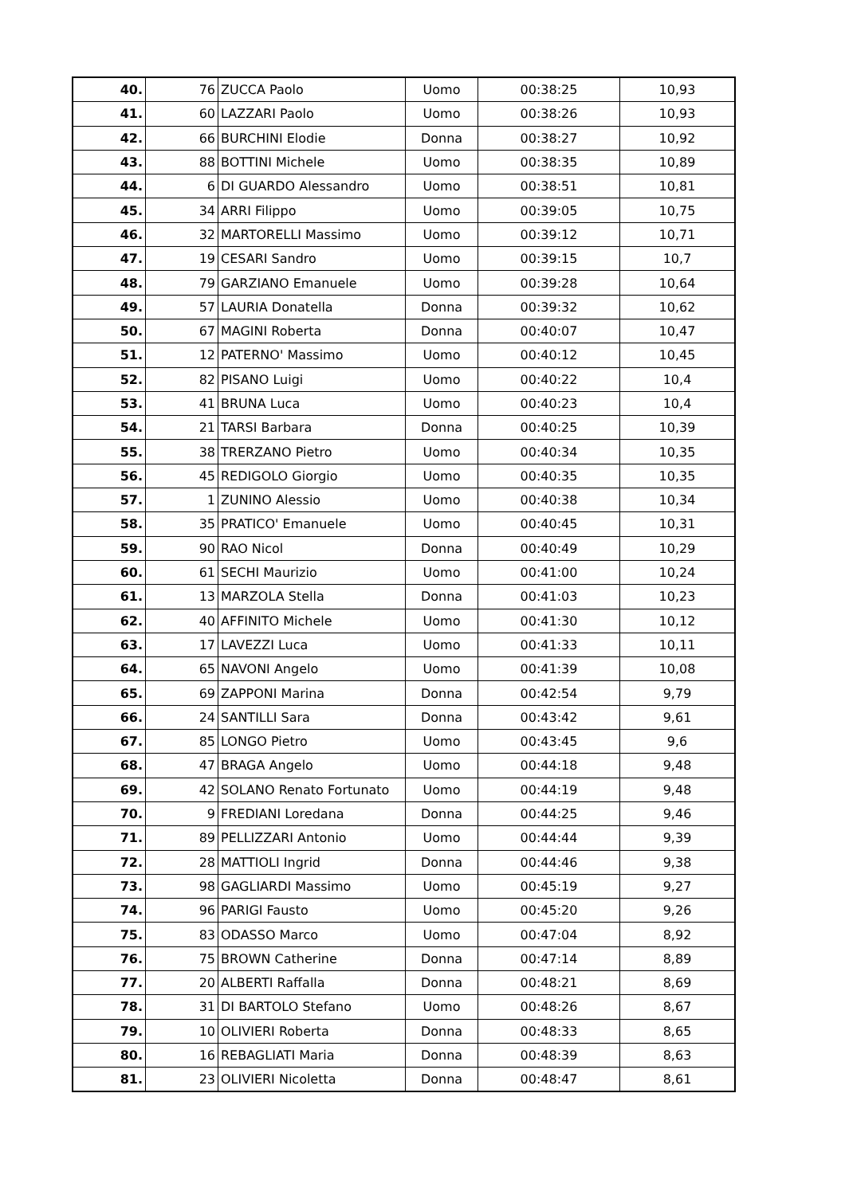| 40. | 76 | ZUCCA Paolo | Uomo | 00:38:25 | 10,93 |
| 41. | 60 | LAZZARI Paolo | Uomo | 00:38:26 | 10,93 |
| 42. | 66 | BURCHINI Elodie | Donna | 00:38:27 | 10,92 |
| 43. | 88 | BOTTINI Michele | Uomo | 00:38:35 | 10,89 |
| 44. | 6 | DI GUARDO Alessandro | Uomo | 00:38:51 | 10,81 |
| 45. | 34 | ARRI Filippo | Uomo | 00:39:05 | 10,75 |
| 46. | 32 | MARTORELLI Massimo | Uomo | 00:39:12 | 10,71 |
| 47. | 19 | CESARI Sandro | Uomo | 00:39:15 | 10,7 |
| 48. | 79 | GARZIANO Emanuele | Uomo | 00:39:28 | 10,64 |
| 49. | 57 | LAURIA Donatella | Donna | 00:39:32 | 10,62 |
| 50. | 67 | MAGINI Roberta | Donna | 00:40:07 | 10,47 |
| 51. | 12 | PATERNO' Massimo | Uomo | 00:40:12 | 10,45 |
| 52. | 82 | PISANO Luigi | Uomo | 00:40:22 | 10,4 |
| 53. | 41 | BRUNA Luca | Uomo | 00:40:23 | 10,4 |
| 54. | 21 | TARSI Barbara | Donna | 00:40:25 | 10,39 |
| 55. | 38 | TRERZANO Pietro | Uomo | 00:40:34 | 10,35 |
| 56. | 45 | REDIGOLO Giorgio | Uomo | 00:40:35 | 10,35 |
| 57. | 1 | ZUNINO Alessio | Uomo | 00:40:38 | 10,34 |
| 58. | 35 | PRATICO' Emanuele | Uomo | 00:40:45 | 10,31 |
| 59. | 90 | RAO Nicol | Donna | 00:40:49 | 10,29 |
| 60. | 61 | SECHI Maurizio | Uomo | 00:41:00 | 10,24 |
| 61. | 13 | MARZOLA Stella | Donna | 00:41:03 | 10,23 |
| 62. | 40 | AFFINITO Michele | Uomo | 00:41:30 | 10,12 |
| 63. | 17 | LAVEZZI Luca | Uomo | 00:41:33 | 10,11 |
| 64. | 65 | NAVONI Angelo | Uomo | 00:41:39 | 10,08 |
| 65. | 69 | ZAPPONI Marina | Donna | 00:42:54 | 9,79 |
| 66. | 24 | SANTILLI Sara | Donna | 00:43:42 | 9,61 |
| 67. | 85 | LONGO Pietro | Uomo | 00:43:45 | 9,6 |
| 68. | 47 | BRAGA Angelo | Uomo | 00:44:18 | 9,48 |
| 69. | 42 | SOLANO Renato Fortunato | Uomo | 00:44:19 | 9,48 |
| 70. | 9 | FREDIANI Loredana | Donna | 00:44:25 | 9,46 |
| 71. | 89 | PELLIZZARI Antonio | Uomo | 00:44:44 | 9,39 |
| 72. | 28 | MATTIOLI Ingrid | Donna | 00:44:46 | 9,38 |
| 73. | 98 | GAGLIARDI Massimo | Uomo | 00:45:19 | 9,27 |
| 74. | 96 | PARIGI Fausto | Uomo | 00:45:20 | 9,26 |
| 75. | 83 | ODASSO Marco | Uomo | 00:47:04 | 8,92 |
| 76. | 75 | BROWN Catherine | Donna | 00:47:14 | 8,89 |
| 77. | 20 | ALBERTI Raffalla | Donna | 00:48:21 | 8,69 |
| 78. | 31 | DI BARTOLO Stefano | Uomo | 00:48:26 | 8,67 |
| 79. | 10 | OLIVIERI Roberta | Donna | 00:48:33 | 8,65 |
| 80. | 16 | REBAGLIATI Maria | Donna | 00:48:39 | 8,63 |
| 81. | 23 | OLIVIERI Nicoletta | Donna | 00:48:47 | 8,61 |